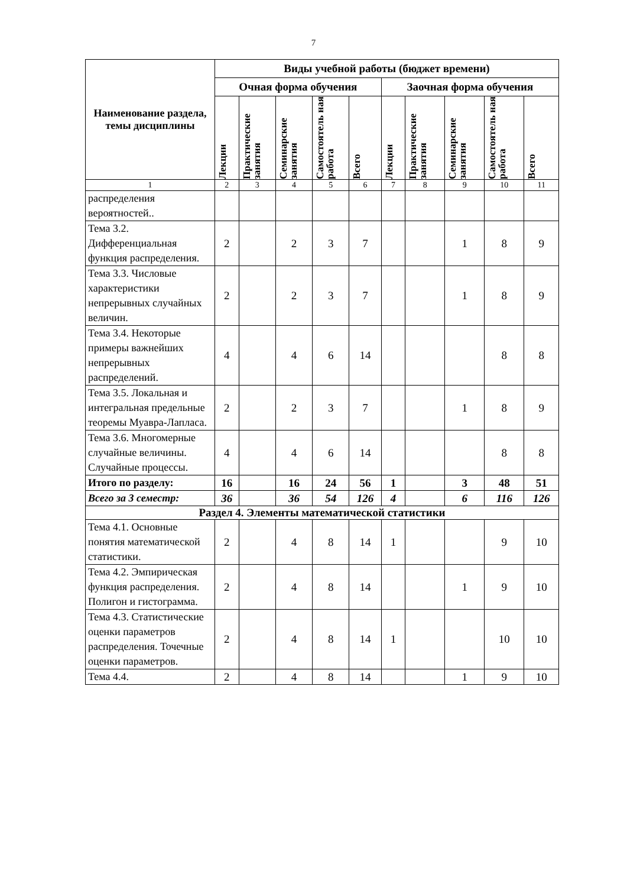7
| Наименование раздела, темы дисциплины | Виды учебной работы (бюджет времени) | | | | | | | | | |
| --- | --- | --- | --- | --- | --- | --- | --- | --- | --- | --- |
| | Очная форма обучения | | | | | Заочная форма обучения | | | | |
| | Лекции | Практические занятия | Семинарские занятия | Самостоятель ная работа | Всего | Лекции | Практические занятия | Семинарские занятия | Самостоятель ная работа | Всего |
| 1 | 2 | 3 | 4 | 5 | 6 | 7 | 8 | 9 | 10 | 11 |
| распределения вероятностей.. | | | | | | | | | | |
| Тема 3.2. Дифференциальная функция распределения. | 2 | | 2 | 3 | 7 | | | 1 | 8 | 9 |
| Тема 3.3. Числовые характеристики непрерывных случайных величин. | 2 | | 2 | 3 | 7 | | | 1 | 8 | 9 |
| Тема 3.4. Некоторые примеры важнейших непрерывных распределений. | 4 | | 4 | 6 | 14 | | | | 8 | 8 |
| Тема 3.5. Локальная и интегральная предельные теоремы Муавра-Лапласа. | 2 | | 2 | 3 | 7 | | | 1 | 8 | 9 |
| Тема 3.6. Многомерные случайные величины. Случайные процессы. | 4 | | 4 | 6 | 14 | | | | 8 | 8 |
| Итого по разделу: | 16 | | 16 | 24 | 56 | 1 | | 3 | 48 | 51 |
| Всего за 3 семестр: | 36 | | 36 | 54 | 126 | 4 | | 6 | 116 | 126 |
| Раздел 4. Элементы математической статистики | | | | | | | | | | |
| Тема 4.1. Основные понятия математической статистики. | 2 | | 4 | 8 | 14 | 1 | | | 9 | 10 |
| Тема 4.2. Эмпирическая функция распределения. Полигон и гистограмма. | 2 | | 4 | 8 | 14 | | | 1 | 9 | 10 |
| Тема 4.3. Статистические оценки параметров распределения. Точечные оценки параметров. | 2 | | 4 | 8 | 14 | 1 | | | 10 | 10 |
| Тема 4.4. | 2 | | 4 | 8 | 14 | | | 1 | 9 | 10 |